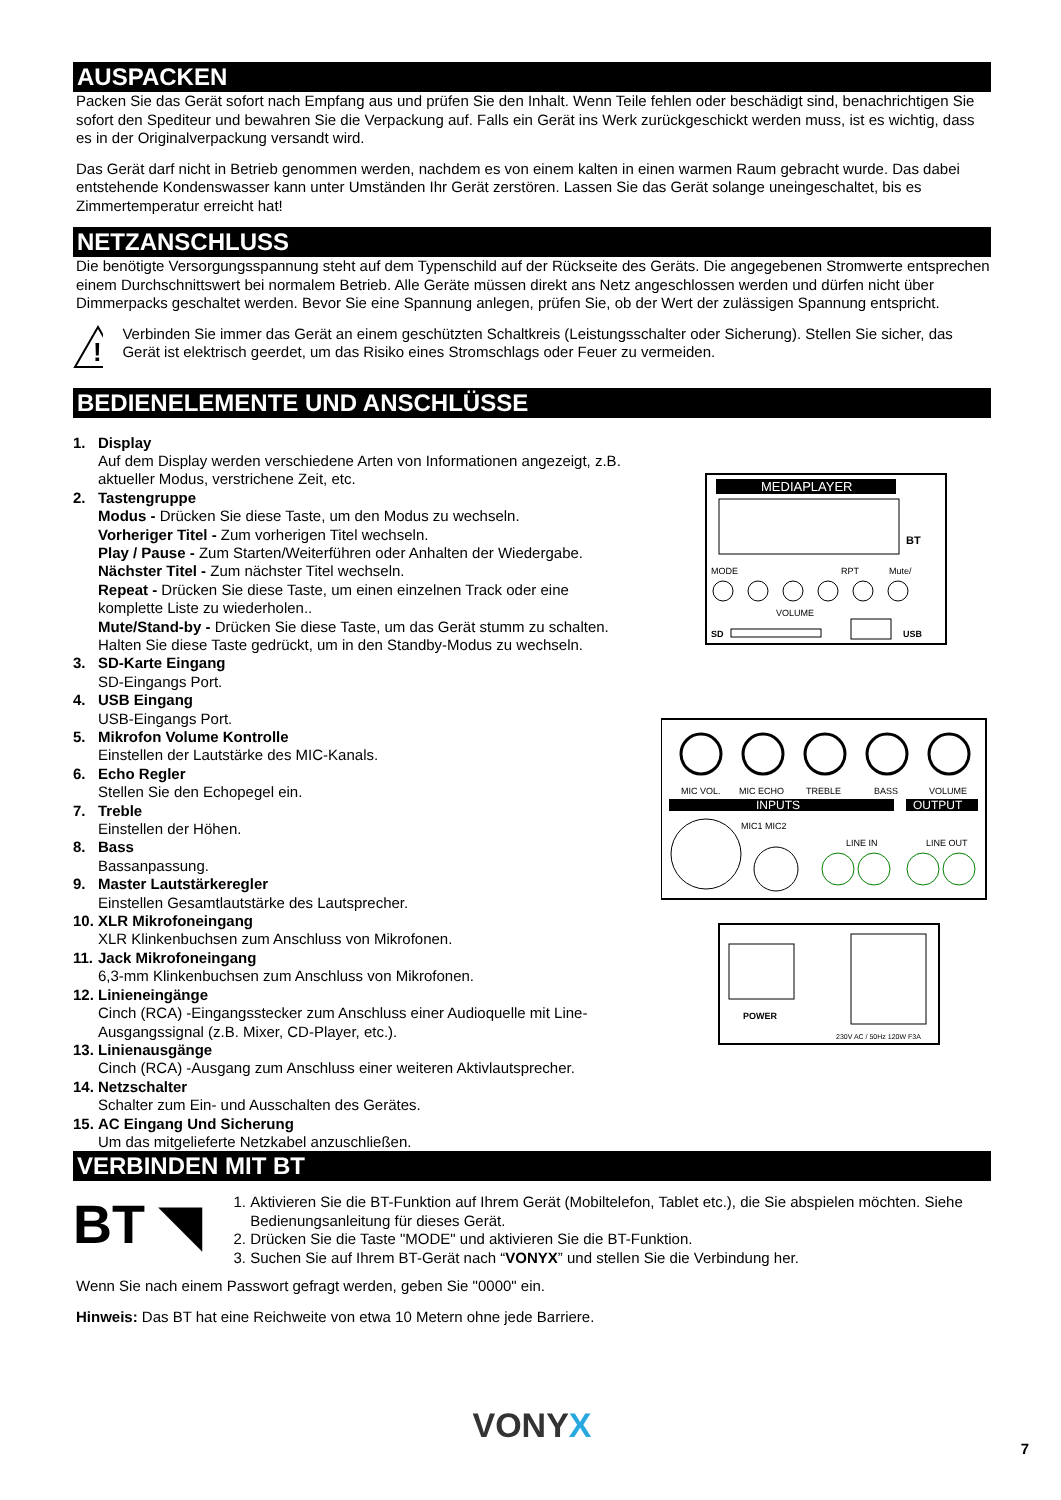AUSPACKEN
Packen Sie das Gerät sofort nach Empfang aus und prüfen Sie den Inhalt. Wenn Teile fehlen oder beschädigt sind, benachrichtigen Sie sofort den Spediteur und bewahren Sie die Verpackung auf. Falls ein Gerät ins Werk zurückgeschickt werden muss, ist es wichtig, dass es in der Originalverpackung versandt wird.
Das Gerät darf nicht in Betrieb genommen werden, nachdem es von einem kalten in einen warmen Raum gebracht wurde. Das dabei entstehende Kondenswasser kann unter Umständen Ihr Gerät zerstören. Lassen Sie das Gerät solange uneingeschaltet, bis es Zimmertemperatur erreicht hat!
NETZANSCHLUSS
Die benötigte Versorgungsspannung steht auf dem Typenschild auf der Rückseite des Geräts. Die angegebenen Stromwerte entsprechen einem Durchschnittswert bei normalem Betrieb. Alle Geräte müssen direkt ans Netz angeschlossen werden und dürfen nicht über Dimmerpacks geschaltet werden. Bevor Sie eine Spannung anlegen, prüfen Sie, ob der Wert der zulässigen Spannung entspricht.
!
Verbinden Sie immer das Gerät an einem geschützten Schaltkreis (Leistungsschalter oder Sicherung). Stellen Sie sicher, das Gerät ist elektrisch geerdet, um das Risiko eines Stromschlags oder Feuer zu vermeiden.
BEDIENELEMENTE UND ANSCHLÜSSE
1. Display
Auf dem Display werden verschiedene Arten von Informationen angezeigt, z.B. aktueller Modus, verstrichene Zeit, etc.
2. Tastengruppe
Modus - Drücken Sie diese Taste, um den Modus zu wechseln.
Vorheriger Titel - Zum vorherigen Titel wechseln.
Play / Pause - Zum Starten/Weiterführen oder Anhalten der Wiedergabe.
Nächster Titel - Zum nächster Titel wechseln.
Repeat - Drücken Sie diese Taste, um einen einzelnen Track oder eine komplette Liste zu wiederholen..
Mute/Stand-by - Drücken Sie diese Taste, um das Gerät stumm zu schalten. Halten Sie diese Taste gedrückt, um in den Standby-Modus zu wechseln.
3. SD-Karte Eingang
SD-Eingangs Port.
4. USB Eingang
USB-Eingangs Port.
5. Mikrofon Volume Kontrolle
Einstellen der Lautstärke des MIC-Kanals.
6. Echo Regler
Stellen Sie den Echopegel ein.
7. Treble
Einstellen der Höhen.
8. Bass
Bassanpassung.
9. Master Lautstärkeregler
Einstellen Gesamtlautstärke des Lautsprecher.
10.
XLR Mikrofoneingang
XLR Klinkenbuchsen zum Anschluss von Mikrofonen.
11.
Jack Mikrofoneingang
6,3-mm Klinkenbuchsen zum Anschluss von Mikrofonen.
12.
Linieneingänge
Cinch (RCA) -Eingangsstecker zum Anschluss einer Audioquelle mit Line-Ausgangssignal (z.B. Mixer, CD-Player, etc.).
13.
Linienausgänge
Cinch (RCA) -Ausgang zum Anschluss einer weiteren Aktivlautsprecher.
14.
Netzschalter
Schalter zum Ein- und Ausschalten des Gerätes.
15.
AC Eingang Und Sicherung
Um das mitgelieferte Netzkabel anzuschließen.
MEDIAPLAYER
BT
MODE
RPT
Mute/
VOLUME
SD
USB
MIC VOL.
MIC ECHO
TREBLE
BASS
VOLUME
INPUTS
OUTPUT
MIC1 MIC2
LINE IN
LINE OUT
POWER
230V AC / 50Hz 120W F3A
VERBINDEN MIT BT
BT ◥
1. Aktivieren Sie die BT-Funktion auf Ihrem Gerät (Mobiltelefon, Tablet etc.), die Sie abspielen möchten. Siehe Bedienungsanleitung für dieses Gerät.
2. Drücken Sie die Taste "MODE" und aktivieren Sie die BT-Funktion.
3. Suchen Sie auf Ihrem BT-Gerät nach “VONYX” und stellen Sie die Verbindung her.
Wenn Sie nach einem Passwort gefragt werden, geben Sie "0000" ein.
Hinweis: Das BT hat eine Reichweite von etwa 10 Metern ohne jede Barriere.
VONYX
7